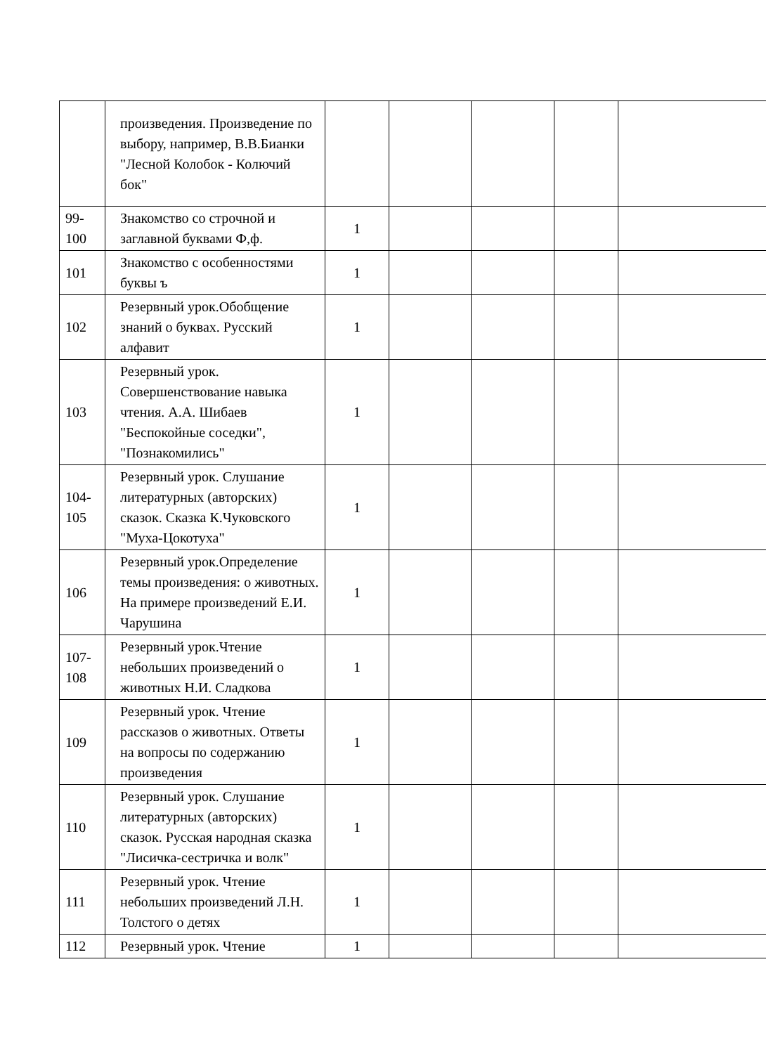| | произведения. Произведение по выбору, например, В.В.Бианки "Лесной Колобок - Колючий бок" | | | | | |
| 99- 100 | Знакомство со строчной и заглавной буквами Ф,ф. | 1 | | | | |
| 101 | Знакомство с особенностями буквы ъ | 1 | | | | |
| 102 | Резервный урок.Обобщение знаний о буквах. Русский алфавит | 1 | | | | |
| 103 | Резервный урок. Совершенствование навыка чтения. А.А. Шибаев "Беспокойные соседки", "Познакомились" | 1 | | | | |
| 104- 105 | Резервный урок. Слушание литературных (авторских) сказок. Сказка К.Чуковского "Муха-Цокотуха" | 1 | | | | |
| 106 | Резервный урок.Определение темы произведения: о животных. На примере произведений Е.И. Чарушина | 1 | | | | |
| 107- 108 | Резервный урок.Чтение небольших произведений о животных Н.И. Сладкова | 1 | | | | |
| 109 | Резервный урок. Чтение рассказов о животных. Ответы на вопросы по содержанию произведения | 1 | | | | |
| 110 | Резервный урок. Слушание литературных (авторских) сказок. Русская народная сказка "Лисичка-сестричка и волк" | 1 | | | | |
| 111 | Резервный урок. Чтение небольших произведений Л.Н. Толстого о детях | 1 | | | | |
| 112 | Резервный урок. Чтение | 1 | | | | |